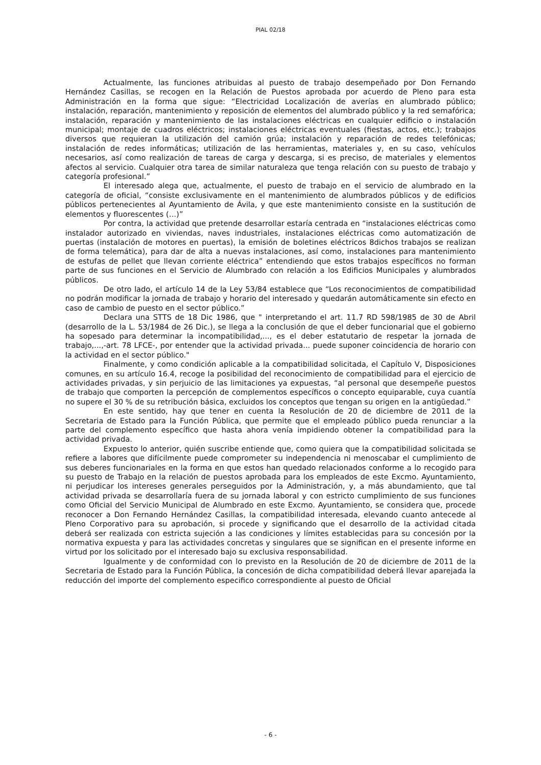PIAL 02/18
Actualmente, las funciones atribuidas al puesto de trabajo desempeñado por Don Fernando Hernández Casillas, se recogen en la Relación de Puestos aprobada por acuerdo de Pleno para esta Administración en la forma que sigue: “Electricidad Localización de averías en alumbrado público; instalación, reparación, mantenimiento y reposición de elementos del alumbrado público y la red semafórica; instalación, reparación y mantenimiento de las instalaciones eléctricas en cualquier edificio o instalación municipal; montaje de cuadros eléctricos; instalaciones eléctricas eventuales (fiestas, actos, etc.); trabajos diversos que requieran la utilización del camión grúa; instalación y reparación de redes telefónicas; instalación de redes informáticas; utilización de las herramientas, materiales y, en su caso, vehículos necesarios, así como realización de tareas de carga y descarga, si es preciso, de materiales y elementos afectos al servicio. Cualquier otra tarea de similar naturaleza que tenga relación con su puesto de trabajo y categoría profesional.”
El interesado alega que, actualmente, el puesto de trabajo en el servicio de alumbrado en la categoría de oficial, “consiste exclusivamente en el mantenimiento de alumbrados públicos y de edificios públicos pertenecientes al Ayuntamiento de Ávila, y que este mantenimiento consiste en la sustitución de elementos y fluorescentes (…)”
Por contra, la actividad que pretende desarrollar estaría centrada en “instalaciones eléctricas como instalador autorizado en viviendas, naves industriales, instalaciones eléctricas como automatización de puertas (instalación de motores en puertas), la emisión de boletines eléctricos 8dichos trabajos se realizan de forma telemática), para dar de alta a nuevas instalaciones, así como, instalaciones para mantenimiento de estufas de pellet que llevan corriente eléctrica” entendiendo que estos trabajos específicos no forman parte de sus funciones en el Servicio de Alumbrado con relación a los Edificios Municipales y alumbrados públicos.
De otro lado, el artículo 14 de la Ley 53/84 establece que “Los reconocimientos de compatibilidad no podrán modificar la jornada de trabajo y horario del interesado y quedarán automáticamente sin efecto en caso de cambio de puesto en el sector público.”
Declara una STTS de 18 Dic 1986, que " interpretando el art. 11.7 RD 598/1985 de 30 de Abril (desarrollo de la L. 53/1984 de 26 Dic.), se llega a la conclusión de que el deber funcionarial que el gobierno ha sopesado para determinar la incompatibilidad,..., es el deber estatutario de respetar la jornada de trabajo,...,-art. 78 LFCE-, por entender que la actividad privada... puede suponer coincidencia de horario con la actividad en el sector público."
Finalmente, y como condición aplicable a la compatibilidad solicitada, el Capítulo V, Disposiciones comunes, en su artículo 16.4, recoge la posibilidad del reconocimiento de compatibilidad para el ejercicio de actividades privadas, y sin perjuicio de las limitaciones ya expuestas, “al personal que desempeñe puestos de trabajo que comporten la percepción de complementos específicos o concepto equiparable, cuya cuantía no supere el 30 % de su retribución básica, excluidos los conceptos que tengan su origen en la antigüedad.”
En este sentido, hay que tener en cuenta la Resolución de 20 de diciembre de 2011 de la Secretaria de Estado para la Función Pública, que permite que el empleado público pueda renunciar a la parte del complemento específico que hasta ahora venía impidiendo obtener la compatibilidad para la actividad privada.
Expuesto lo anterior, quién suscribe entiende que, como quiera que la compatibilidad solicitada se refiere a labores que difícilmente puede comprometer su independencia ni menoscabar el cumplimiento de sus deberes funcionariales en la forma en que estos han quedado relacionados conforme a lo recogido para su puesto de Trabajo en la relación de puestos aprobada para los empleados de este Excmo. Ayuntamiento, ni perjudicar los intereses generales perseguidos por la Administración, y, a más abundamiento, que tal actividad privada se desarrollaría fuera de su jornada laboral y con estricto cumplimiento de sus funciones como Oficial del Servicio Municipal de Alumbrado en este Excmo. Ayuntamiento, se considera que, procede reconocer a Don Fernando Hernández Casillas, la compatibilidad interesada, elevando cuanto antecede al Pleno Corporativo para su aprobación, si procede y significando que el desarrollo de la actividad citada deberá ser realizada con estricta sujeción a las condiciones y límites establecidas para su concesión por la normativa expuesta y para las actividades concretas y singulares que se significan en el presente informe en virtud por los solicitado por el interesado bajo su exclusiva responsabilidad.
Igualmente y de conformidad con lo previsto en la Resolución de 20 de diciembre de 2011 de la Secretaria de Estado para la Función Pública, la concesión de dicha compatibilidad deberá llevar aparejada la reducción del importe del complemento especifico correspondiente al puesto de Oficial
- 6 -